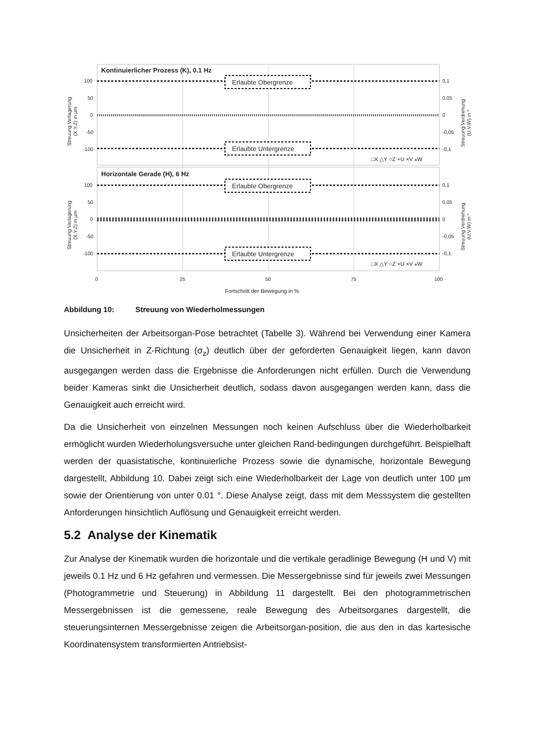Kontinuierlicher Prozess (K), 0.1 Hz
Erlaubte Obergrenze
Erlaubte Untergrenze
100
50
0
-50
-100
0,1
0,05
0
-0,05
-0,1
□X △Y ○Z +U ×V ⁎W
Horizontale Gerade (H), 6 Hz
Erlaubte Obergrenze
Erlaubte Untergrenze
100
50
0
-50
-100
0,1
0,05
0
-0,05
-0,1
□X △Y ○Z +U ×V ⁎W
0
25
50
75
100
Fortschritt der Bewegung in %
Streuung Verlagerung
(X,Y,Z) in µm
Streuung Verlagerung
(X,Y,Z) in µm
Streuung Verdrehung
(U,V,W) in °
Streuung Verdrehung
(U,V,W) in °
Abbildung 10: Streuung von Wiederholmessungen
Unsicherheiten der Arbeitsorgan-Pose betrachtet (Tabelle 3). Während bei Verwendung einer Kamera die Unsicherheit in Z-Richtung (σ<sub>z</sub>) deutlich über der geforderten Genauigkeit liegen, kann davon ausgegangen werden dass die Ergebnisse die Anforderungen nicht erfüllen. Durch die Verwendung beider Kameras sinkt die Unsicherheit deutlich, sodass davon ausgegangen werden kann, dass die Genauigkeit auch erreicht wird.
Da die Unsicherheit von einzelnen Messungen noch keinen Aufschluss über die Wiederholbarkeit ermöglicht wurden Wiederholungsversuche unter gleichen Rand-bedingungen durchgeführt. Beispielhaft werden der quasistatische, kontinuierliche Prozess sowie die dynamische, horizontale Bewegung dargestellt, Abbildung 10. Dabei zeigt sich eine Wiederholbarkeit der Lage von deutlich unter 100 µm sowie der Orientierung von unter 0.01 °. Diese Analyse zeigt, dass mit dem Messsystem die gestellten Anforderungen hinsichtlich Auflösung und Genauigkeit erreicht werden.
5.2 Analyse der Kinematik
Zur Analyse der Kinematik wurden die horizontale und die vertikale geradlinige Bewegung (H und V) mit jeweils 0.1 Hz und 6 Hz gefahren und vermessen. Die Messergebnisse sind für jeweils zwei Messungen (Photogrammetrie und Steuerung) in Abbildung 11 dargestellt. Bei den photogrammetrischen Messergebnissen ist die gemessene, reale Bewegung des Arbeitsorganes dargestellt, die steuerungsinternen Messergebnisse zeigen die Arbeitsorgan-position, die aus den in das kartesische Koordinatensystem transformierten Antriebsist-